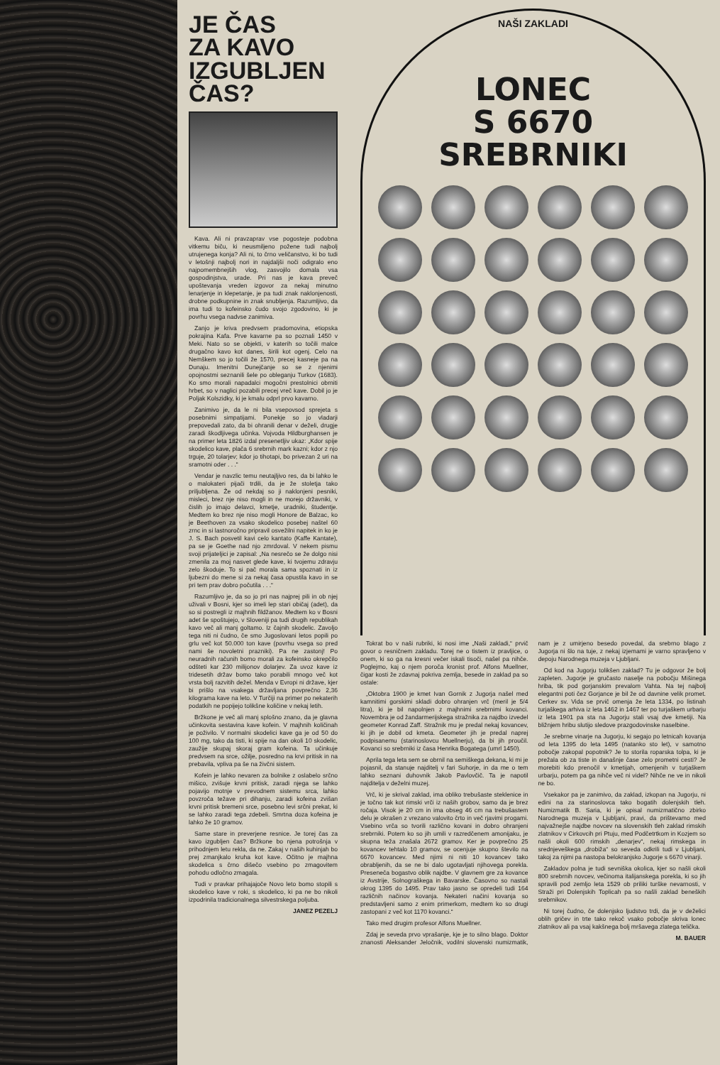JE ČAS
ZA KAVO
IZGUBLJEN
ČAS?
Kava. Ali ni pravzaprav vse pogosteje podobna vitkemu biču, ki neusmiljeno požene tudi najbolj utrujenega konja? Ali ni, to črno veličanstvo, ki bo tudi v letošnji najbolj nori in najdaljši noči odigralo eno najpomembnejših vlog, zasvojilo domala vsa gospodinjstva, urade. Pri nas je kava preveč upoštevanja vreden izgovor za nekaj minutno lenarjenje in klepetanje, je pa tudi znak naklonjenosti, drobne podkupnine in znak snubljenja. Razumljivo, da ima tudi to kofeinsko čudo svojo zgodovino, ki je povrhu vsega nadvse zanimiva.
Zanjo je kriva predvsem pradomovina, etiopska pokrajina Kafa. Prve kavarne pa so poznali 1450 v Meki. Nato so se objekti, v katerih so točili malce drugačno kavo kot danes, širili kot ogenj. Celo na Nemškem so jo točili že 1570, precej kasneje pa na Dunaju. Imenitni Dunejčanje so se z njenimi opojnostmi seznanili šele po obleganju Turkov (1683). Ko smo morali napadalci mogočni prestolnici obrniti hrbet, so v naglici pozabili precej vreč kave. Dobil jo je Poljak Kolszidky, ki je kmalu odprl prvo kavarno.
Zanimivo je, da le ni bila vsepovsod sprejeta s posebnimi simpatijami. Ponekje so jo vladarji prepovedali zato, da bi ohranili denar v deželi, drugje zaradi škodljivega učinka. Vojvoda Hildburghansen je na primer leta 1826 izdal presenetljiv ukaz: „Kdor spije skodelico kave, plača 6 srebrnih mark kazni; kdor z njo trguje, 20 tolarjev; kdor jo tihotapi, bo privezan 2 uri na sramotni oder . . .“
Vendar je navzlic temu neutajljivo res, da bi lahko le o malokateri pijači trdili, da je že stoletja tako priljubljena. Že od nekdaj so ji naklonjeni pesniki, misleci, brez nje niso mogli in ne morejo državniki, v čislih jo imajo delavci, kmetje, uradniki, študentje. Medtem ko brez nje niso mogli Honore de Balzac, ko je Beethoven za vsako skodelico posebej naštel 60 zrnc in si lastnoročno pripravil osvežilni napitek in ko je J. S. Bach posvetil kavi celo kantato (Kaffe Kantate), pa se je Goethe nad njo zmrdoval. V nekem pismu svoji prijateljici je zapisal: „Na nesrečo se že dolgo nisi zmenila za moj nasvet glede kave, ki tvojemu zdravju zelo škoduje. To si pač morala sama spoznati in iz ljubezni do mene si za nekaj časa opustila kavo in se pri tem prav dobro počutila . . .“
Razumljivo je, da so jo pri nas najprej pili in ob njej uživali v Bosni, kjer so imeli lep stari običaj (adet), da so si postregli iz majhnih fildžanov. Medtem ko v Bosni adet še spoštujejo, v Sloveniji pa tudi drugih republikah kavo več ali manj goltamo. Iz čajnih skodelic. Zavoljo tega niti ni čudno, če smo Jugoslovani letos popili po grlu več kot 50.000 ton kave (povrhu vsega so pred nami še novoletni prazniki). Pa ne zastonj! Po neuradnih računih bomo morali za kofeinsko okrepčilo odšteti kar 230 milijonov dolarjev. Za uvoz kave iz tridesetih držav bomo tako porabili mnogo več kot vrsta bolj razvitih dežel. Menda v Evropi ni države, kjer bi prišlo na vsakega državljana povprečno 2,36 kilograma kave na leto. V Turčiji na primer po nekaterih podatkih ne popijejo tolikšne količine v nekaj letih.
Bržkone je več ali manj splošno znano, da je glavna učinkovita sestavina kave kofein. V majhnih količinah je poživilo. V normalni skodelici kave ga je od 50 do 100 mg, tako da tisti, ki spije na dan okoli 10 skodelic, zaužije skupaj skoraj gram kofeina. Ta učinkuje predvsem na srce, ožilje, posredno na krvi pritisk in na prebavila, vpliva pa še na živčni sistem.
Kofein je lahko nevaren za bolnike z oslabelo srčno mišico, zvišuje krvni pritisk, zaradi njega se lahko pojavijo motnje v prevodnem sistemu srca, lahko povzroča težave pri dihanju, zaradi kofeina zvišan krvni pritisk bremeni srce, posebno levi srčni prekat, ki se lahko zaradi tega zdebeli. Smrtna doza kofeina je lahko že 10 gramov.
Same stare in preverjene resnice. Je torej čas za kavo izgubljen čas? Bržkone bo njena potrošnja v prihodnjem letu rekla, da ne. Zakaj v naših kuhinjah bo prej zmanjkalo kruha kot kave. Očitno je majhna skodelica s črno dišečo vsebino po zmagovitem pohodu odločno zmagala.
Tudi v pravkar prihajajoče Novo leto bomo stopili s skodelico kave v roki, s skodelico, ki pa ne bo nikoli izpodrinila tradicionalnega silvestrskega poljuba.
JANEZ PEZELJ
NAŠI ZAKLADI
LONEC
S 6670
SREBRNIKI
Tokrat bo v naši rubriki, ki nosi ime „Naši zakladi,“ prvič govor o resničnem zakladu. Torej ne o tistem iz pravljice, o onem, ki so ga na kresni večer iskali tisoči, našel pa nihče. Poglejmo, kaj o njem poroča kronist prof. Alfons Muellner, čigar kosti že zdavnaj pokriva zemlja, besede in zaklad pa so ostale:
„Oktobra 1900 je kmet Ivan Gornik z Jugorja našel med kamnitimi gorskimi skladi dobro ohranjen vrč (meril je 5/4 litra), ki je bil napolnjen z majhnimi srebrnimi kovanci. Novembra je od žandarmerijskega stražnika za najdbo izvedel geometer Konrad Zaff. Stražnik mu je predal nekaj kovancev, ki jih je dobil od kmeta. Geometer jih je predal naprej podpisanemu (starinoslovcu Muellnerju), da bi jih proučil. Kovanci so srebrniki iz časa Henrika Bogatega (umrl 1450).
Aprila tega leta sem se obrnil na semiškega dekana, ki mi je pojasnil, da stanuje najditelj v fari Suhorje, in da me o tem lahko seznani duhovnik Jakob Pavlovčič. Ta je napotil najditelja v deželni muzej.
Vrč, ki je skrival zaklad, ima obliko trebušaste steklenice in je točno tak kot rimski vrči iz naših grobov, samo da je brez ročaja. Visok je 20 cm in ima obseg 46 cm na trebušastem delu je okrašen z vrezano valovito črto in več rjavimi progami. Vsebino vrča so tvorili različno kovani in dobro ohranjeni srebrniki. Potem ko so jih umili v razredčenem amonijaku, je skupna teža znašala 2672 gramov. Ker je povprečno 25 kovancev tehtalo 10 gramov, se ocenjuje skupno število na 6670 kovancev. Med njimi ni niti 10 kovancev tako obrabljenih, da se ne bi dalo ugotavljati njihovega porekla. Preseneča bogastvo oblik najdbe. V glavnem gre za kovance iz Avstrije, Solnograškega in Bavarske. Časovno so nastali okrog 1395 do 1495. Prav tako jasno se opredeli tudi 164 različnih načinov kovanja. Nekateri načini kovanja so predstavljeni samo z enim primerkom, medtem ko so drugi zastopani z več kot 1170 kovanci.“
Tako med drugim profesor Alfons Muellner.
Zdaj je seveda prvo vprašanje, kje je to silno blago. Doktor znanosti Aleksander Jeločnik, vodilni slovenski numizmatik, nam je z umirjeno besedo povedal, da srebrno blago z Jugorja ni šlo na tuje, z nekaj izjemami je varno spravljeno v depoju Narodnega muzeja v Ljubljani.
Od kod na Jugorju tolikšen zaklad? Tu je odgovor že bolj zapleten. Jugorje je gručasto naselje na pobočju Mišinega hriba, tik pod gorjanskim prevalom Vahta. Na tej najbolj elegantni poti čez Gorjance je bil že od davnine velik promet. Cerkev sv. Vida se prvič omenja že leta 1334, po listinah turjaškega arhiva iz leta 1462 in 1467 ter po turjaškem urbarju iz leta 1901 pa sta na Jugorju stali vsaj dve kmetiji. Na bližnjem hribu slutijo sledove prazgodovinske naselbine.
Je srebrne vinarje na Jugorju, ki segajo po letnicah kovanja od leta 1395 do leta 1495 (natanko sto let), v samotno pobočje zakopal popotnik? Je to storila roparska tolpa, ki je prežala ob za tiste in današnje čase zelo prometni cesti? Je morebiti kdo prenočil v kmetijah, omenjenih v turjaškem urbarju, potem pa ga nihče več ni videl? Nihče ne ve in nikoli ne bo.
Vsekakor pa je zanimivo, da zaklad, izkopan na Jugorju, ni edini na za starinoslovca tako bogatih dolenjskih tleh. Numizmatik B. Saria, ki je opisal numizmatično zbirko Narodnega muzeja v Ljubljani, pravi, da prištevamo med najvažnejše najdbe novcev na slovenskih tleh zaklad rimskih zlatnikov v Cirkovcih pri Ptuju, med Podčetrtkom in Kozjem so našli okoli 600 rimskih „denarjev“, nekaj rimskega in srednjeveškega „drobiža“ so seveda odkrili tudi v Ljubljani, takoj za njimi pa nastopa belokranjsko Jugorje s 6670 vinarji.
Zakladov polna je tudi sevniška okolica, kjer so našli okoli 800 srebrnih novcev, večinoma italijanskega porekla, ki so jih spravili pod zemljo leta 1529 ob priliki turške nevarnosti, v Straži pri Dolenjskih Toplicah pa so našli zaklad beneških srebrnikov.
Ni torej čudno, če dolenjsko ljudstvo trdi, da je v deželici oblih gričev in trte tako rekoč vsako pobočje skriva lonec zlatnikov ali pa vsaj kakšnega bolj mršavega zlatega telička.
M. BAUER